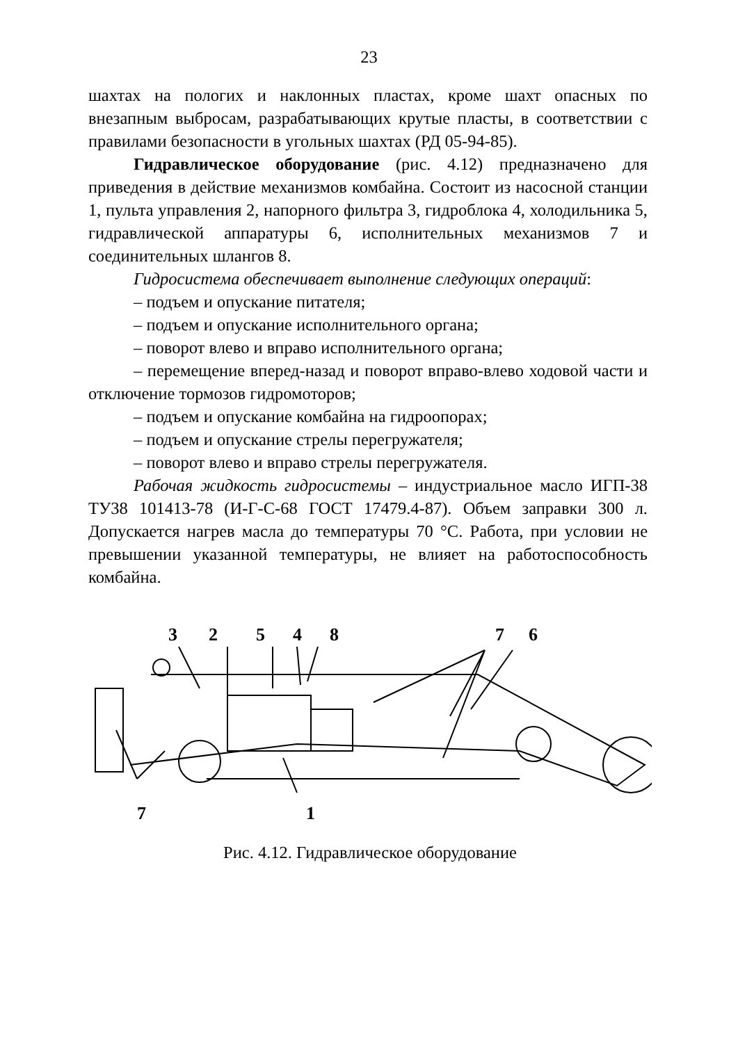23
шахтах на пологих и наклонных пластах, кроме шахт опасных по внезапным выбросам, разрабатывающих крутые пласты, в соответствии с правилами безопасности в угольных шахтах (РД 05-94-85).
Гидравлическое оборудование (рис. 4.12) предназначено для приведения в действие механизмов комбайна. Состоит из насосной станции 1, пульта управления 2, напорного фильтра 3, гидроблока 4, холодильника 5, гидравлической аппаратуры 6, исполнительных механизмов 7 и соединительных шлангов 8.
Гидросистема обеспечивает выполнение следующих операций:
– подъем и опускание питателя;
– подъем и опускание исполнительного органа;
– поворот влево и вправо исполнительного органа;
– перемещение вперед-назад и поворот вправо-влево ходовой части и отключение тормозов гидромоторов;
– подъем и опускание комбайна на гидроопорах;
– подъем и опускание стрелы перегружателя;
– поворот влево и вправо стрелы перегружателя.
Рабочая жидкость гидросистемы – индустриальное масло ИГП-38 ТУ38 101413-78 (И-Г-С-68 ГОСТ 17479.4-87). Объем заправки 300 л. Допускается нагрев масла до температуры 70 °С. Работа, при условии не превышении указанной температуры, не влияет на работоспособность комбайна.
3254876
71
Рис. 4.12. Гидравлическое оборудование